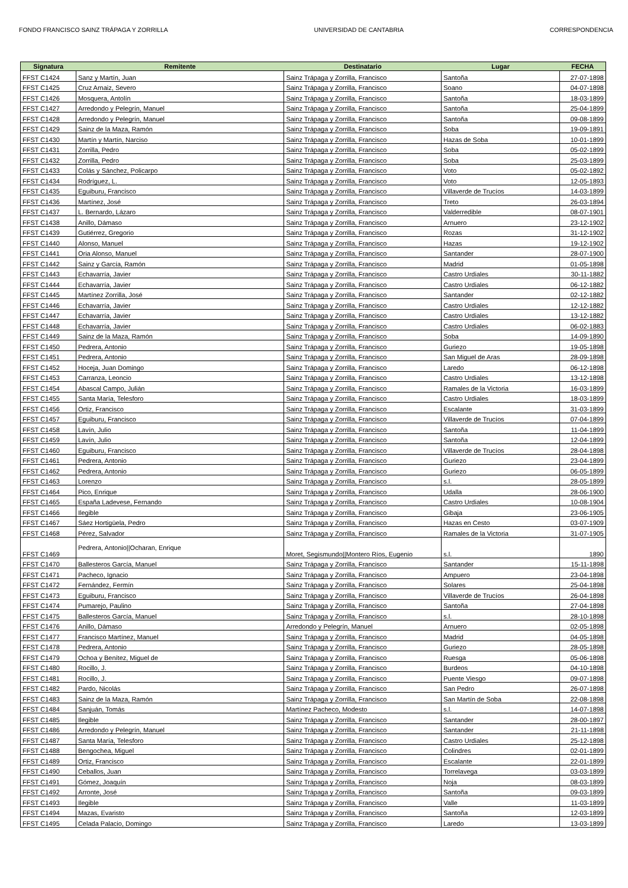FONDO FRANCISCO SAINZ TRÁPAGA Y ZORRILLA UNIVERSIDAD DE CANTABRIA CORRESPONDENCIA
| Signatura | Remitente | Destinatario | Lugar | FECHA |
| --- | --- | --- | --- | --- |
| FFST C1424 | Sanz y Martín, Juan | Sainz Trápaga y Zorrilla, Francisco | Santoña | 27-07-1898 |
| FFST C1425 | Cruz Arnaiz, Severo | Sainz Trápaga y Zorrilla, Francisco | Soano | 04-07-1898 |
| FFST C1426 | Mosquera, Antolín | Sainz Trápaga y Zorrilla, Francisco | Santoña | 18-03-1899 |
| FFST C1427 | Arredondo y Pelegrín, Manuel | Sainz Trápaga y Zorrilla, Francisco | Santoña | 25-04-1899 |
| FFST C1428 | Arredondo y Pelegrín, Manuel | Sainz Trápaga y Zorrilla, Francisco | Santoña | 09-08-1899 |
| FFST C1429 | Sainz de la Maza, Ramón | Sainz Trápaga y Zorrilla, Francisco | Soba | 19-09-1891 |
| FFST C1430 | Martín y Martín, Narciso | Sainz Trápaga y Zorrilla, Francisco | Hazas de Soba | 10-01-1899 |
| FFST C1431 | Zorrilla, Pedro | Sainz Trápaga y Zorrilla, Francisco | Soba | 05-02-1899 |
| FFST C1432 | Zorrilla, Pedro | Sainz Trápaga y Zorrilla, Francisco | Soba | 25-03-1899 |
| FFST C1433 | Colás y Sánchez, Policarpo | Sainz Trápaga y Zorrilla, Francisco | Voto | 05-02-1892 |
| FFST C1434 | Rodríguez, L. | Sainz Trápaga y Zorrilla, Francisco | Voto | 12-05-1893 |
| FFST C1435 | Eguiburu, Francisco | Sainz Trápaga y Zorrilla, Francisco | Villaverde de Trucíos | 14-03-1899 |
| FFST C1436 | Martínez, José | Sainz Trápaga y Zorrilla, Francisco | Treto | 26-03-1894 |
| FFST C1437 | L. Bernardo, Lázaro | Sainz Trápaga y Zorrilla, Francisco | Valderredible | 08-07-1901 |
| FFST C1438 | Anillo, Dámaso | Sainz Trápaga y Zorrilla, Francisco | Arnuero | 23-12-1902 |
| FFST C1439 | Gutiérrez, Gregorio | Sainz Trápaga y Zorrilla, Francisco | Rozas | 31-12-1902 |
| FFST C1440 | Alonso, Manuel | Sainz Trápaga y Zorrilla, Francisco | Hazas | 19-12-1902 |
| FFST C1441 | Oria Alonso, Manuel | Sainz Trápaga y Zorrilla, Francisco | Santander | 28-07-1900 |
| FFST C1442 | Sainz y García, Ramón | Sainz Trápaga y Zorrilla, Francisco | Madrid | 01-05-1898 |
| FFST C1443 | Echavarría, Javier | Sainz Trápaga y Zorrilla, Francisco | Castro Urdiales | 30-11-1882 |
| FFST C1444 | Echavarría, Javier | Sainz Trápaga y Zorrilla, Francisco | Castro Urdiales | 06-12-1882 |
| FFST C1445 | Martínez Zorrilla, José | Sainz Trápaga y Zorrilla, Francisco | Santander | 02-12-1882 |
| FFST C1446 | Echavarría, Javier | Sainz Trápaga y Zorrilla, Francisco | Castro Urdiales | 12-12-1882 |
| FFST C1447 | Echavarría, Javier | Sainz Trápaga y Zorrilla, Francisco | Castro Urdiales | 13-12-1882 |
| FFST C1448 | Echavarría, Javier | Sainz Trápaga y Zorrilla, Francisco | Castro Urdiales | 06-02-1883 |
| FFST C1449 | Sainz de la Maza, Ramón | Sainz Trápaga y Zorrilla, Francisco | Soba | 14-09-1890 |
| FFST C1450 | Pedrera, Antonio | Sainz Trápaga y Zorrilla, Francisco | Guriezo | 19-05-1898 |
| FFST C1451 | Pedrera, Antonio | Sainz Trápaga y Zorrilla, Francisco | San Miguel de Aras | 28-09-1898 |
| FFST C1452 | Hoceja, Juan Domingo | Sainz Trápaga y Zorrilla, Francisco | Laredo | 06-12-1898 |
| FFST C1453 | Carranza, Leoncio | Sainz Trápaga y Zorrilla, Francisco | Castro Urdiales | 13-12-1898 |
| FFST C1454 | Abascal Campo, Julián | Sainz Trápaga y Zorrilla, Francisco | Ramales de la Victoria | 16-03-1899 |
| FFST C1455 | Santa María, Telesforo | Sainz Trápaga y Zorrilla, Francisco | Castro Urdiales | 18-03-1899 |
| FFST C1456 | Ortiz, Francisco | Sainz Trápaga y Zorrilla, Francisco | Escalante | 31-03-1899 |
| FFST C1457 | Eguiburu, Francisco | Sainz Trápaga y Zorrilla, Francisco | Villaverde de Trucíos | 07-04-1899 |
| FFST C1458 | Lavín, Julio | Sainz Trápaga y Zorrilla, Francisco | Santoña | 11-04-1899 |
| FFST C1459 | Lavín, Julio | Sainz Trápaga y Zorrilla, Francisco | Santoña | 12-04-1899 |
| FFST C1460 | Eguiburu, Francisco | Sainz Trápaga y Zorrilla, Francisco | Villaverde de Trucíos | 28-04-1898 |
| FFST C1461 | Pedrera, Antonio | Sainz Trápaga y Zorrilla, Francisco | Guriezo | 23-04-1899 |
| FFST C1462 | Pedrera, Antonio | Sainz Trápaga y Zorrilla, Francisco | Guriezo | 06-05-1899 |
| FFST C1463 | Lorenzo | Sainz Trápaga y Zorrilla, Francisco | s.l. | 28-05-1899 |
| FFST C1464 | Pico, Enrique | Sainz Trápaga y Zorrilla, Francisco | Udalla | 28-06-1900 |
| FFST C1465 | España Ladevese, Fernando | Sainz Trápaga y Zorrilla, Francisco | Castro Urdiales | 10-08-1904 |
| FFST C1466 | Ilegible | Sainz Trápaga y Zorrilla, Francisco | Gibaja | 23-06-1905 |
| FFST C1467 | Sáez Hortigüela, Pedro | Sainz Trápaga y Zorrilla, Francisco | Hazas en Cesto | 03-07-1909 |
| FFST C1468 | Pérez, Salvador | Sainz Trápaga y Zorrilla, Francisco | Ramales de la Victoria | 31-07-1905 |
| FFST C1469 | Pedrera, Antonio//Ocharan, Enrique | Moret, Segismundo//Montero Ríos, Eugenio | s.l. | 1890 |
| FFST C1470 | Ballesteros García, Manuel | Sainz Trápaga y Zorrilla, Francisco | Santander | 15-11-1898 |
| FFST C1471 | Pacheco, Ignacio | Sainz Trápaga y Zorrilla, Francisco | Ampuero | 23-04-1898 |
| FFST C1472 | Fernández, Fermín | Sainz Trápaga y Zorrilla, Francisco | Solares | 25-04-1898 |
| FFST C1473 | Eguiburu, Francisco | Sainz Trápaga y Zorrilla, Francisco | Villaverde de Trucíos | 26-04-1898 |
| FFST C1474 | Pumarejo, Paulino | Sainz Trápaga y Zorrilla, Francisco | Santoña | 27-04-1898 |
| FFST C1475 | Ballesteros García, Manuel | Sainz Trápaga y Zorrilla, Francisco | s.l. | 28-10-1898 |
| FFST C1476 | Anillo, Dámaso | Arredondo y Pelegrín, Manuel | Arnuero | 02-05-1898 |
| FFST C1477 | Francisco Martínez, Manuel | Sainz Trápaga y Zorrilla, Francisco | Madrid | 04-05-1898 |
| FFST C1478 | Pedrera, Antonio | Sainz Trápaga y Zorrilla, Francisco | Guriezo | 28-05-1898 |
| FFST C1479 | Ochoa y Benítez, Miguel de | Sainz Trápaga y Zorrilla, Francisco | Ruesga | 05-06-1898 |
| FFST C1480 | Rocillo, J. | Sainz Trápaga y Zorrilla, Francisco | Burdeos | 04-10-1898 |
| FFST C1481 | Rocillo, J. | Sainz Trápaga y Zorrilla, Francisco | Puente Viesgo | 09-07-1898 |
| FFST C1482 | Pardo, Nicolás | Sainz Trápaga y Zorrilla, Francisco | San Pedro | 26-07-1898 |
| FFST C1483 | Sainz de la Maza, Ramón | Sainz Trápaga y Zorrilla, Francisco | San Martín de Soba | 22-08-1898 |
| FFST C1484 | Sanjuán, Tomás | Martínez Pacheco, Modesto | s.l. | 14-07-1898 |
| FFST C1485 | Ilegible | Sainz Trápaga y Zorrilla, Francisco | Santander | 28-00-1897 |
| FFST C1486 | Arredondo y Pelegrín, Manuel | Sainz Trápaga y Zorrilla, Francisco | Santander | 21-11-1898 |
| FFST C1487 | Santa María, Telesforo | Sainz Trápaga y Zorrilla, Francisco | Castro Urdiales | 25-12-1898 |
| FFST C1488 | Bengochea, Miguel | Sainz Trápaga y Zorrilla, Francisco | Colindres | 02-01-1899 |
| FFST C1489 | Ortiz, Francisco | Sainz Trápaga y Zorrilla, Francisco | Escalante | 22-01-1899 |
| FFST C1490 | Ceballos, Juan | Sainz Trápaga y Zorrilla, Francisco | Torrelavega | 03-03-1899 |
| FFST C1491 | Gómez, Joaquín | Sainz Trápaga y Zorrilla, Francisco | Noja | 08-03-1899 |
| FFST C1492 | Arronte, José | Sainz Trápaga y Zorrilla, Francisco | Santoña | 09-03-1899 |
| FFST C1493 | Ilegible | Sainz Trápaga y Zorrilla, Francisco | Valle | 11-03-1899 |
| FFST C1494 | Mazas, Evaristo | Sainz Trápaga y Zorrilla, Francisco | Santoña | 12-03-1899 |
| FFST C1495 | Celada Palacio, Domingo | Sainz Trápaga y Zorrilla, Francisco | Laredo | 13-03-1899 |